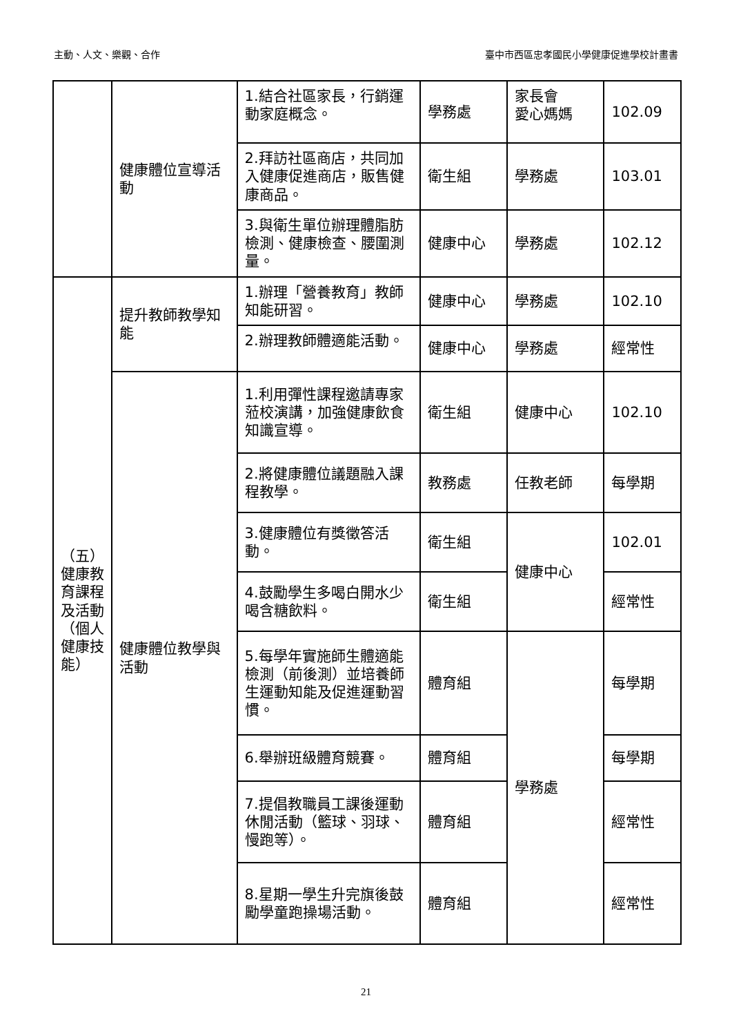主動、人文、樂觀、合作 臺中市西區忠孝國民小學健康促進學校計畫書
| | 健康體位宣導活動 | 1.結合社區家長，行銷運動家庭概念。 | 學務處 | 家長會 愛心媽媽 | 102.09 |
| | | 2.拜訪社區商店，共同加入健康促進商店，販售健康商品。 | 衛生組 | 學務處 | 103.01 |
| | | 3.與衛生單位辦理體脂肪檢測、健康檢查、腰圍測量。 | 健康中心 | 學務處 | 102.12 |
| （五） 健康教育課程及活動（個人健康技能） | 提升教師教學知能 | 1.辦理「營養教育」教師知能研習。 | 健康中心 | 學務處 | 102.10 |
| | | 2.辦理教師體適能活動。 | 健康中心 | 學務處 | 經常性 |
| | 健康體位教學與活動 | 1.利用彈性課程邀請專家蒞校演講，加強健康飲食知識宣導。 | 衛生組 | 健康中心 | 102.10 |
| | | 2.將健康體位議題融入課程教學。 | 教務處 | 任教老師 | 每學期 |
| | | 3.健康體位有獎徵答活動。 | 衛生組 | 健康中心 | 102.01 |
| | | 4.鼓勵學生多喝白開水少喝含糖飲料。 | 衛生組 | | 經常性 |
| | | 5.每學年實施師生體適能檢測（前後測）並培養師生運動知能及促進運動習慣。 | 體育組 | 學務處 | 每學期 |
| | | 6.舉辦班級體育競賽。 | 體育組 | | 每學期 |
| | | 7.提倡教職員工課後運動休閒活動（籃球、羽球、慢跑等）。 | 體育組 | | 經常性 |
| | | 8.星期一學生升完旗後鼓勵學童跑操場活動。 | 體育組 | | 經常性 |
21